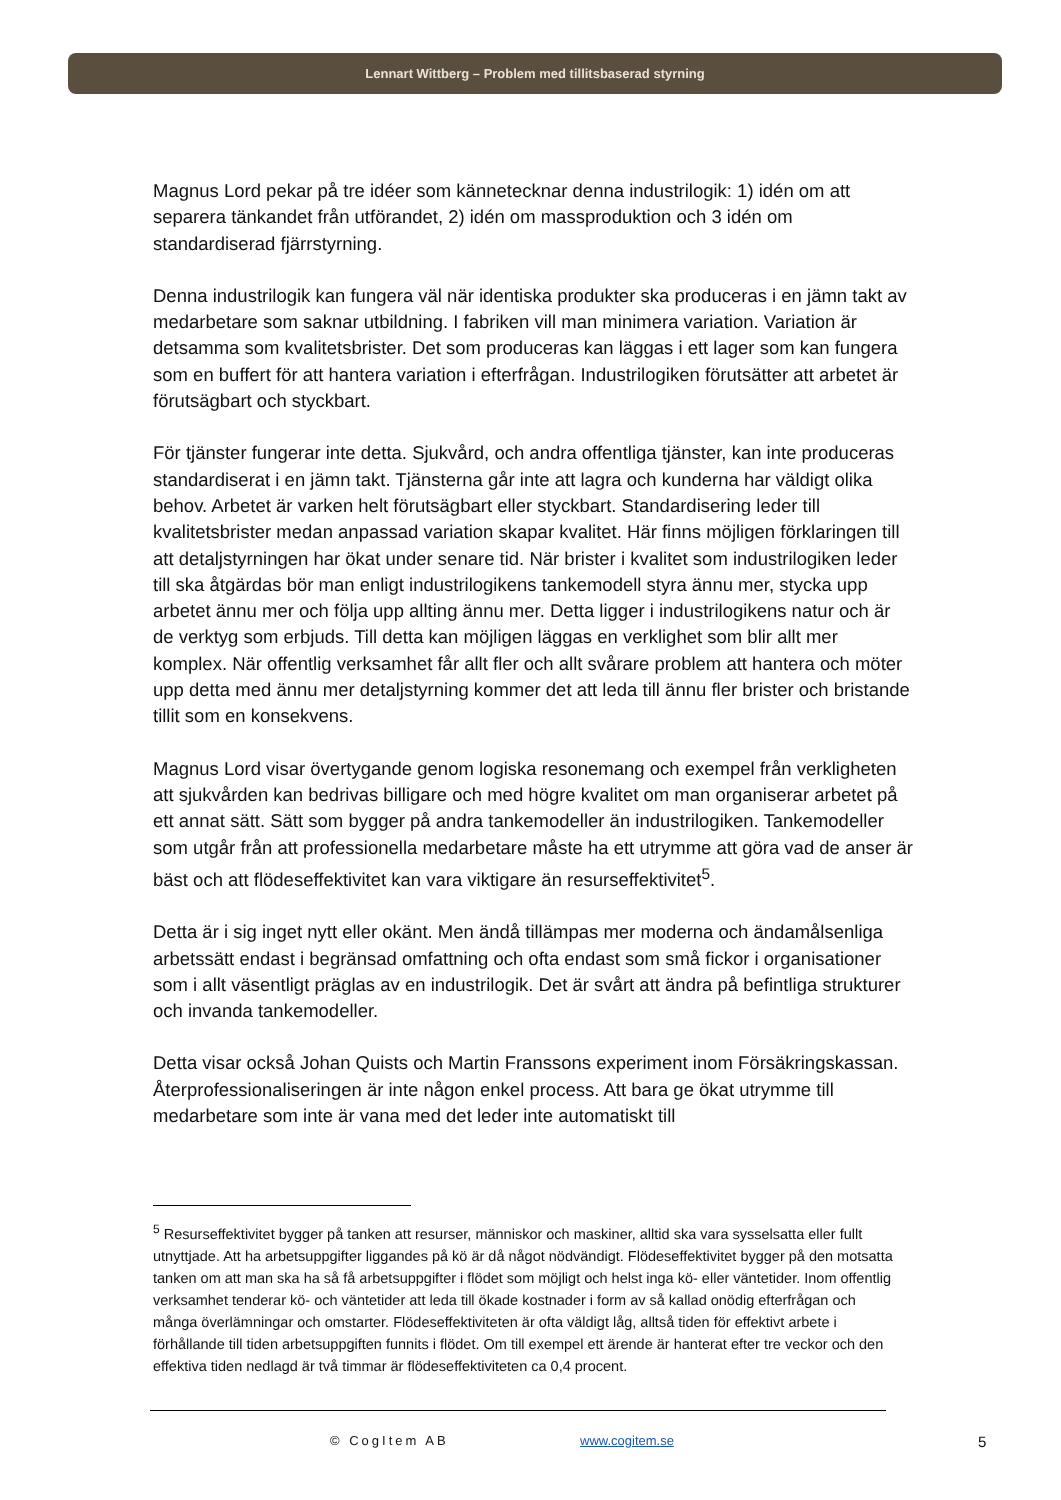Lennart Wittberg – Problem med tillitsbaserad styrning
Magnus Lord pekar på tre idéer som kännetecknar denna industrilogik: 1) idén om att separera tänkandet från utförandet, 2) idén om massproduktion och 3 idén om standardiserad fjärrstyrning.
Denna industrilogik kan fungera väl när identiska produkter ska produceras i en jämn takt av medarbetare som saknar utbildning. I fabriken vill man minimera variation. Variation är detsamma som kvalitetsbrister. Det som produceras kan läggas i ett lager som kan fungera som en buffert för att hantera variation i efterfrågan. Industrilogiken förutsätter att arbetet är förutsägbart och styckbart.
För tjänster fungerar inte detta. Sjukvård, och andra offentliga tjänster, kan inte produceras standardiserat i en jämn takt. Tjänsterna går inte att lagra och kunderna har väldigt olika behov. Arbetet är varken helt förutsägbart eller styckbart. Standardisering leder till kvalitetsbrister medan anpassad variation skapar kvalitet. Här finns möjligen förklaringen till att detaljstyrningen har ökat under senare tid. När brister i kvalitet som industrilogiken leder till ska åtgärdas bör man enligt industrilogikens tankemodell styra ännu mer, stycka upp arbetet ännu mer och följa upp allting ännu mer. Detta ligger i industrilogikens natur och är de verktyg som erbjuds. Till detta kan möjligen läggas en verklighet som blir allt mer komplex. När offentlig verksamhet får allt fler och allt svårare problem att hantera och möter upp detta med ännu mer detaljstyrning kommer det att leda till ännu fler brister och bristande tillit som en konsekvens.
Magnus Lord visar övertygande genom logiska resonemang och exempel från verkligheten att sjukvården kan bedrivas billigare och med högre kvalitet om man organiserar arbetet på ett annat sätt. Sätt som bygger på andra tankemodeller än industrilogiken. Tankemodeller som utgår från att professionella medarbetare måste ha ett utrymme att göra vad de anser är bäst och att flödeseffektivitet kan vara viktigare än resurseffektivitet<sup>5</sup>.
Detta är i sig inget nytt eller okänt. Men ändå tillämpas mer moderna och ändamålsenliga arbetssätt endast i begränsad omfattning och ofta endast som små fickor i organisationer som i allt väsentligt präglas av en industrilogik. Det är svårt att ändra på befintliga strukturer och invanda tankemodeller.
Detta visar också Johan Quists och Martin Franssons experiment inom Försäkringskassan. Återprofessionaliseringen är inte någon enkel process. Att bara ge ökat utrymme till medarbetare som inte är vana med det leder inte automatiskt till
<sup>5</sup> Resurseffektivitet bygger på tanken att resurser, människor och maskiner, alltid ska vara sysselsatta eller fullt utnyttjade. Att ha arbetsuppgifter liggandes på kö är då något nödvändigt. Flödeseffektivitet bygger på den motsatta tanken om att man ska ha så få arbetsuppgifter i flödet som möjligt och helst inga kö- eller väntetider. Inom offentlig verksamhet tenderar kö- och väntetider att leda till ökade kostnader i form av så kallad onödig efterfrågan och många överlämningar och omstarter. Flödeseffektiviteten är ofta väldigt låg, alltså tiden för effektivt arbete i förhållande till tiden arbetsuppgiften funnits i flödet. Om till exempel ett ärende är hanterat efter tre veckor och den effektiva tiden nedlagd är två timmar är flödeseffektiviteten ca 0,4 procent.
© CogItem AB www.cogitem.se 5